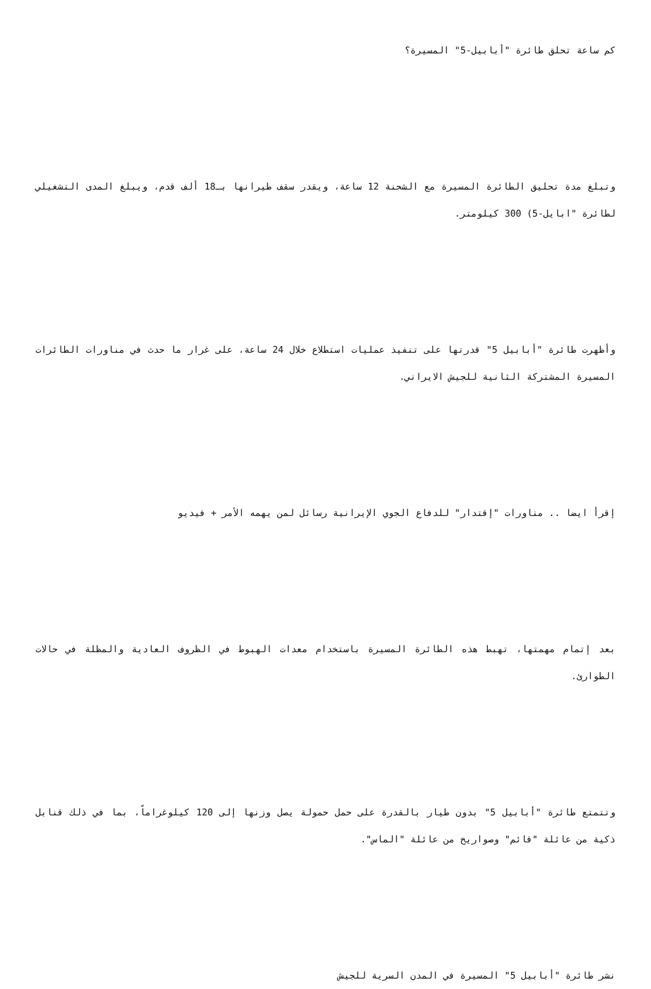كم ساعة تحلق طائرة "أبابيل-5" المسيرة؟
وتبلغ مدة تحليق الطائرة المسيرة مع الشحنة 12 ساعة، ويقدر سقف طيرانها بـ18 ألف قدم، ويبلغ المدى التشغيلي لطائرة "ابايل-5) 300 كيلومتر.
وأظهرت طائرة "أبابيل 5" قدرتها على تنفيذ عمليات استطلاع خلال 24 ساعة، على غرار ما حدث في مناورات الطائرات المسيرة المشتركة الثانية للجيش الايراني.
إقرأ ايضا .. مناورات "إقتدار" للدفاع الجوي الإيرانية رسائل لمن يهمه الأمر + فيديو
بعد إتمام مهمتها، تهبط هذه الطائرة المسيرة باستخدام معدات الهبوط في الظروف العادية والمظلة في حالات الطوارئ.
وتتمتع طائرة "أبابيل 5" بدون طيار بالقدرة على حمل حمولة يصل وزنها إلى 120 كيلوغراماً، بما في ذلك قنابل ذكية من عائلة "قائم" وصواريخ من عائلة "الماس".
نشر طائرة "أبابيل 5" المسيرة في المدن السرية للجيش